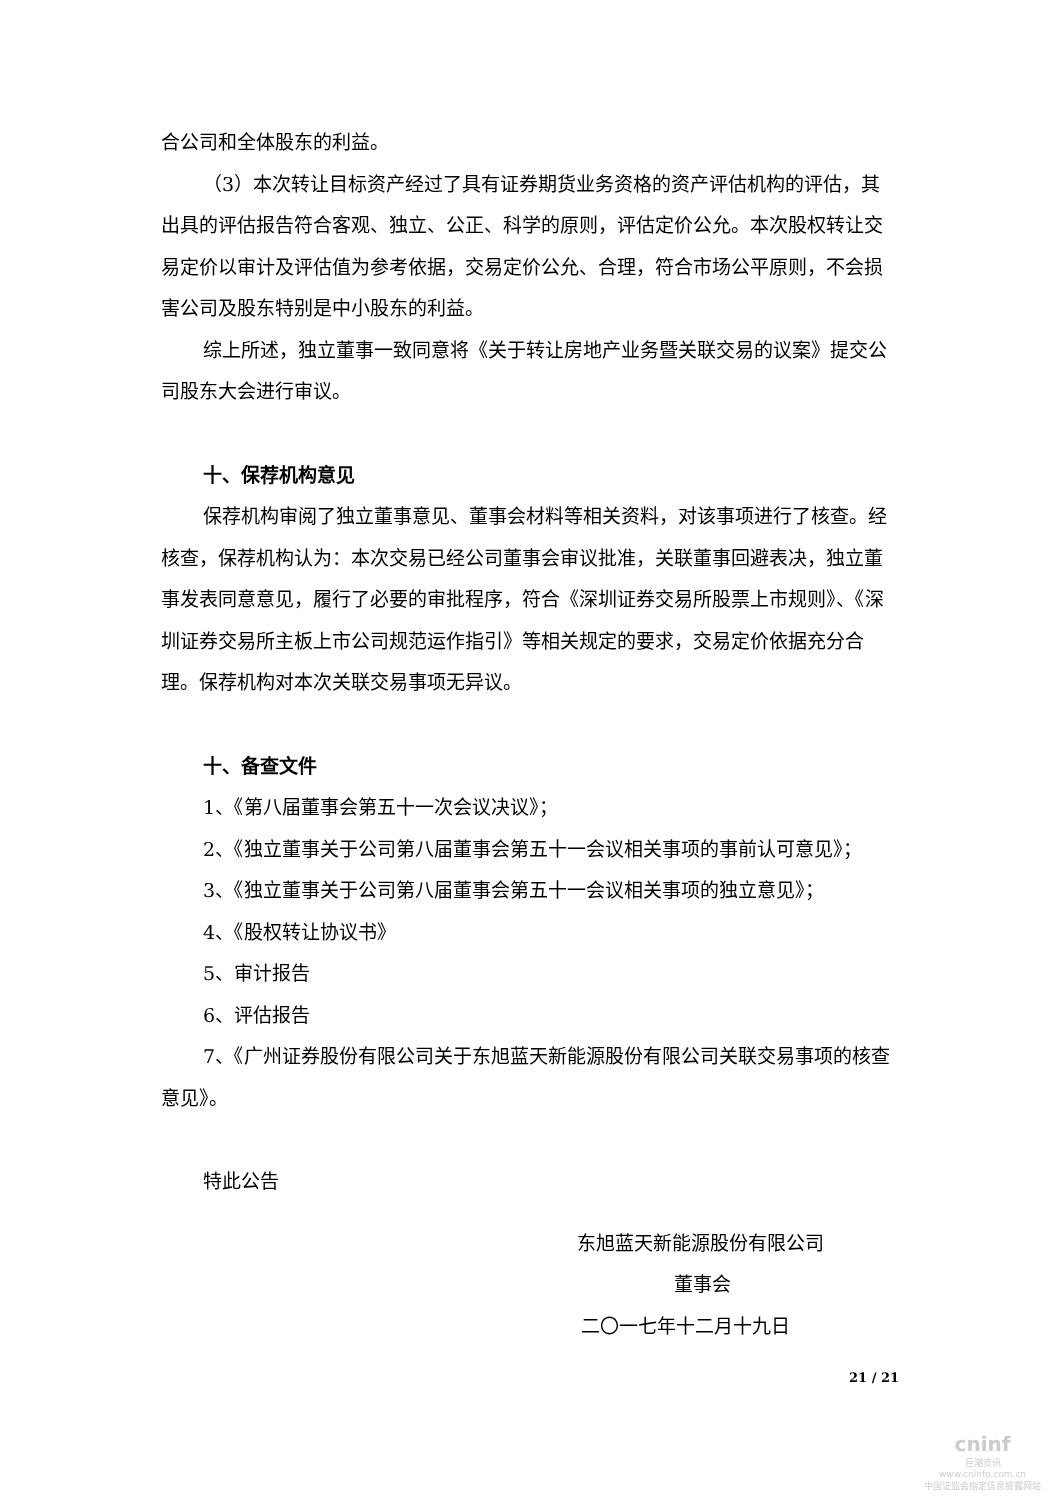合公司和全体股东的利益。
（3）本次转让目标资产经过了具有证券期货业务资格的资产评估机构的评估，其出具的评估报告符合客观、独立、公正、科学的原则，评估定价公允。本次股权转让交易定价以审计及评估值为参考依据，交易定价公允、合理，符合市场公平原则，不会损害公司及股东特别是中小股东的利益。
综上所述，独立董事一致同意将《关于转让房地产业务暨关联交易的议案》提交公司股东大会进行审议。
十、保荐机构意见
保荐机构审阅了独立董事意见、董事会材料等相关资料，对该事项进行了核查。经核查，保荐机构认为：本次交易已经公司董事会审议批准，关联董事回避表决，独立董事发表同意意见，履行了必要的审批程序，符合《深圳证券交易所股票上市规则》、《深圳证券交易所主板上市公司规范运作指引》等相关规定的要求，交易定价依据充分合理。保荐机构对本次关联交易事项无异议。
十、备查文件
1、《第八届董事会第五十一次会议决议》；
2、《独立董事关于公司第八届董事会第五十一会议相关事项的事前认可意见》；
3、《独立董事关于公司第八届董事会第五十一会议相关事项的独立意见》；
4、《股权转让协议书》
5、审计报告
6、评估报告
7、《广州证券股份有限公司关于东旭蓝天新能源股份有限公司关联交易事项的核查意见》。
特此公告
东旭蓝天新能源股份有限公司
董事会
二〇一七年十二月十九日
21 / 21
cninf
巨潮资讯
www.cninfo.com.cn
中国证监会指定信息披露网站